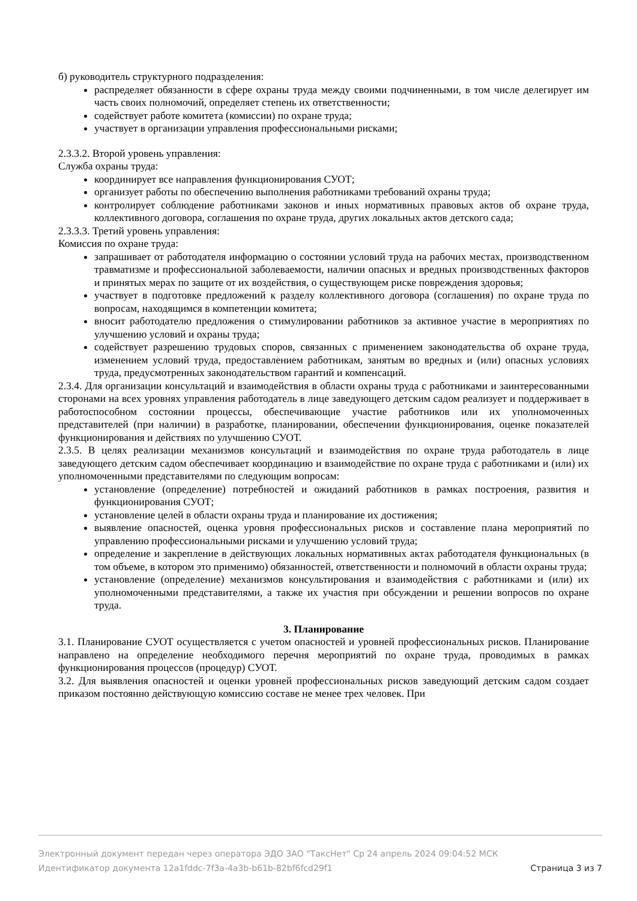б) руководитель структурного подразделения:
распределяет обязанности в сфере охраны труда между своими подчиненными, в том числе делегирует им часть своих полномочий, определяет степень их ответственности;
содействует работе комитета (комиссии) по охране труда;
участвует в организации управления профессиональными рисками;
2.3.3.2. Второй уровень управления:
Служба охраны труда:
координирует все направления функционирования СУОТ;
организует работы по обеспечению выполнения работниками требований охраны труда;
контролирует соблюдение работниками законов и иных нормативных правовых актов об охране труда, коллективного договора, соглашения по охране труда, других локальных актов детского сада;
2.3.3.3. Третий уровень управления:
Комиссия по охране труда:
запрашивает от работодателя информацию о состоянии условий труда на рабочих местах, производственном травматизме и профессиональной заболеваемости, наличии опасных и вредных производственных факторов и принятых мерах по защите от их воздействия, о существующем риске повреждения здоровья;
участвует в подготовке предложений к разделу коллективного договора (соглашения) по охране труда по вопросам, находящимся в компетенции комитета;
вносит работодателю предложения о стимулировании работников за активное участие в мероприятиях по улучшению условий и охраны труда;
содействует разрешению трудовых споров, связанных с применением законодательства об охране труда, изменением условий труда, предоставлением работникам, занятым во вредных и (или) опасных условиях труда, предусмотренных законодательством гарантий и компенсаций.
2.3.4. Для организации консультаций и взаимодействия в области охраны труда с работниками и заинтересованными сторонами на всех уровнях управления работодатель в лице заведующего детским садом реализует и поддерживает в работоспособном состоянии процессы, обеспечивающие участие работников или их уполномоченных представителей (при наличии) в разработке, планировании, обеспечении функционирования, оценке показателей функционирования и действиях по улучшению СУОТ.
2.3.5. В целях реализации механизмов консультаций и взаимодействия по охране труда работодатель в лице заведующего детским садом обеспечивает координацию и взаимодействие по охране труда с работниками и (или) их уполномоченными представителями по следующим вопросам:
установление (определение) потребностей и ожиданий работников в рамках построения, развития и функционирования СУОТ;
установление целей в области охраны труда и планирование их достижения;
выявление опасностей, оценка уровня профессиональных рисков и составление плана мероприятий по управлению профессиональными рисками и улучшению условий труда;
определение и закрепление в действующих локальных нормативных актах работодателя функциональных (в том объеме, в котором это применимо) обязанностей, ответственности и полномочий в области охраны труда;
установление (определение) механизмов консультирования и взаимодействия с работниками и (или) их уполномоченными представителями, а также их участия при обсуждении и решении вопросов по охране труда.
3. Планирование
3.1. Планирование СУОТ осуществляется с учетом опасностей и уровней профессиональных рисков. Планирование направлено на определение необходимого перечня мероприятий по охране труда, проводимых в рамках функционирования процессов (процедур) СУОТ.
3.2. Для выявления опасностей и оценки уровней профессиональных рисков заведующий детским садом создает приказом постоянно действующую комиссию составе не менее трех человек. При
Электронный документ передан через оператора ЭДО ЗАО "ТаксНет" Ср 24 апрель 2024 09:04:52 МСК
Идентификатор документа 12a1fddc-7f3a-4a3b-b61b-82bf6fcd29f1 Страница 3 из 7